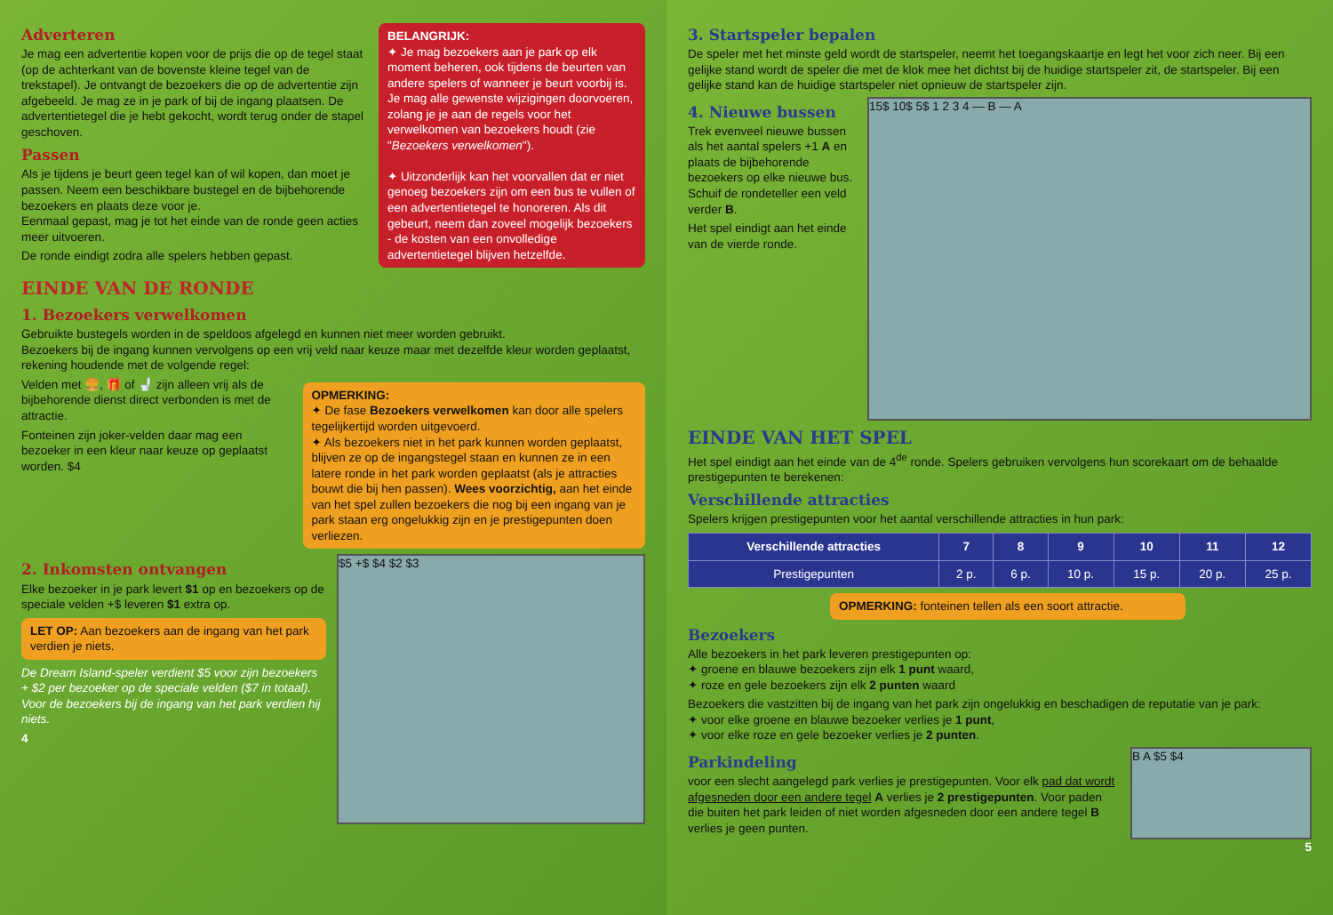Adverteren
Je mag een advertentie kopen voor de prijs die op de tegel staat (op de achterkant van de bovenste kleine tegel van de trekstapel). Je ontvangt de bezoekers die op de advertentie zijn afgebeeld. Je mag ze in je park of bij de ingang plaatsen. De advertentietegel die je hebt gekocht, wordt terug onder de stapel geschoven.
Passen
Als je tijdens je beurt geen tegel kan of wil kopen, dan moet je passen. Neem een beschikbare bustegel en de bijbehorende bezoekers en plaats deze voor je.
Eenmaal gepast, mag je tot het einde van de ronde geen acties meer uitvoeren.
De ronde eindigt zodra alle spelers hebben gepast.
BELANGRIJK:
✦ Je mag bezoekers aan je park op elk moment beheren, ook tijdens de beurten van andere spelers of wanneer je beurt voorbij is. Je mag alle gewenste wijzigingen doorvoeren, zolang je je aan de regels voor het verwelkomen van bezoekers houdt (zie "Bezoekers verwelkomen").
✦ Uitzonderlijk kan het voorvallen dat er niet genoeg bezoekers zijn om een bus te vullen of een advertentietegel te honoreren. Als dit gebeurt, neem dan zoveel mogelijk bezoekers - de kosten van een onvolledige advertentietegel blijven hetzelfde.
EINDE VAN DE RONDE
1. Bezoekers verwelkomen
Gebruikte bustegels worden in de speldoos afgelegd en kunnen niet meer worden gebruikt.
Bezoekers bij de ingang kunnen vervolgens op een vrij veld naar keuze maar met dezelfde kleur worden geplaatst, rekening houdende met de volgende regel:
Velden met 🍔, 🎁 of 🚽 zijn alleen vrij als de bijbehorende dienst direct verbonden is met de attractie.
Fonteinen zijn joker-velden daar mag een bezoeker in een kleur naar keuze op geplaatst worden. $4
OPMERKING:
✦ De fase Bezoekers verwelkomen kan door alle spelers tegelijkertijd worden uitgevoerd.
✦ Als bezoekers niet in het park kunnen worden geplaatst, blijven ze op de ingangstegel staan en kunnen ze in een latere ronde in het park worden geplaatst (als je attracties bouwt die bij hen passen). Wees voorzichtig, aan het einde van het spel zullen bezoekers die nog bij een ingang van je park staan erg ongelukkig zijn en je prestigepunten doen verliezen.
2. Inkomsten ontvangen
Elke bezoeker in je park levert $1 op en bezoekers op de speciale velden +$ leveren $1 extra op.
LET OP: Aan bezoekers aan de ingang van het park verdien je niets.
De Dream Island-speler verdient $5 voor zijn bezoekers + $2 per bezoeker op de speciale velden ($7 in totaal). Voor de bezoekers bij de ingang van het park verdien hij niets.
4
$5 +$ $4 $2 $3
3. Startspeler bepalen
De speler met het minste geld wordt de startspeler, neemt het toegangskaartje en legt het voor zich neer. Bij een gelijke stand wordt de speler die met de klok mee het dichtst bij de huidige startspeler zit, de startspeler. Bij een gelijke stand kan de huidige startspeler niet opnieuw de startspeler zijn.
4. Nieuwe bussen
Trek evenveel nieuwe bussen als het aantal spelers +1 A en plaats de bijbehorende bezoekers op elke nieuwe bus.
Schuif de rondeteller een veld verder B.
Het spel eindigt aan het einde van de vierde ronde.
15$ 10$ 5$ 1 2 3 4 — B — A
EINDE VAN HET SPEL
Het spel eindigt aan het einde van de 4<sup>de</sup> ronde. Spelers gebruiken vervolgens hun scorekaart om de behaalde prestigepunten te berekenen:
Verschillende attracties
Spelers krijgen prestigepunten voor het aantal verschillende attracties in hun park:
| Verschillende attracties | 7 | 8 | 9 | 10 | 11 | 12 |
| --- | --- | --- | --- | --- | --- | --- |
| Prestigepunten | 2 p. | 6 p. | 10 p. | 15 p. | 20 p. | 25 p. |
OPMERKING: fonteinen tellen als een soort attractie.
Bezoekers
Alle bezoekers in het park leveren prestigepunten op:
✦ groene en blauwe bezoekers zijn elk 1 punt waard,
✦ roze en gele bezoekers zijn elk 2 punten waard
Bezoekers die vastzitten bij de ingang van het park zijn ongelukkig en beschadigen de reputatie van je park:
✦ voor elke groene en blauwe bezoeker verlies je 1 punt,
✦ voor elke roze en gele bezoeker verlies je 2 punten.
Parkindeling
voor een slecht aangelegd park verlies je prestigepunten. Voor elk pad dat wordt afgesneden door een andere tegel A verlies je 2 prestigepunten. Voor paden die buiten het park leiden of niet worden afgesneden door een andere tegel B verlies je geen punten.
B A $5 $4
5